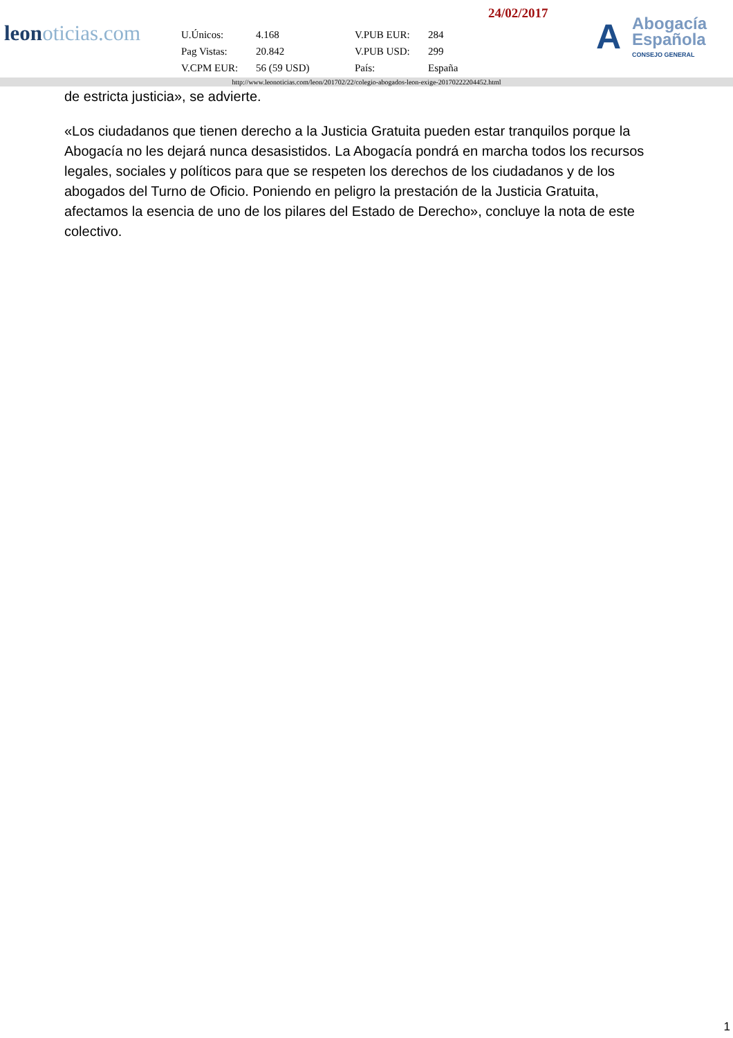leonoticias.com
24/02/2017
| U.Únicos: | 4.168 | V.PUB EUR: | 284 |
| Pag Vistas: | 20.842 | V.PUB USD: | 299 |
| V.CPM EUR: | 56 (59 USD) | País: | España |
A Abogacía
Española
CONSEJO GENERAL
http://www.leonoticias.com/leon/201702/22/colegio-abogados-leon-exige-20170222204452.html
de estricta justicia», se advierte.
«Los ciudadanos que tienen derecho a la Justicia Gratuita pueden estar tranquilos porque la Abogacía no les dejará nunca desasistidos. La Abogacía pondrá en marcha todos los recursos legales, sociales y políticos para que se respeten los derechos de los ciudadanos y de los abogados del Turno de Oficio. Poniendo en peligro la prestación de la Justicia Gratuita, afectamos la esencia de uno de los pilares del Estado de Derecho», concluye la nota de este colectivo.
1